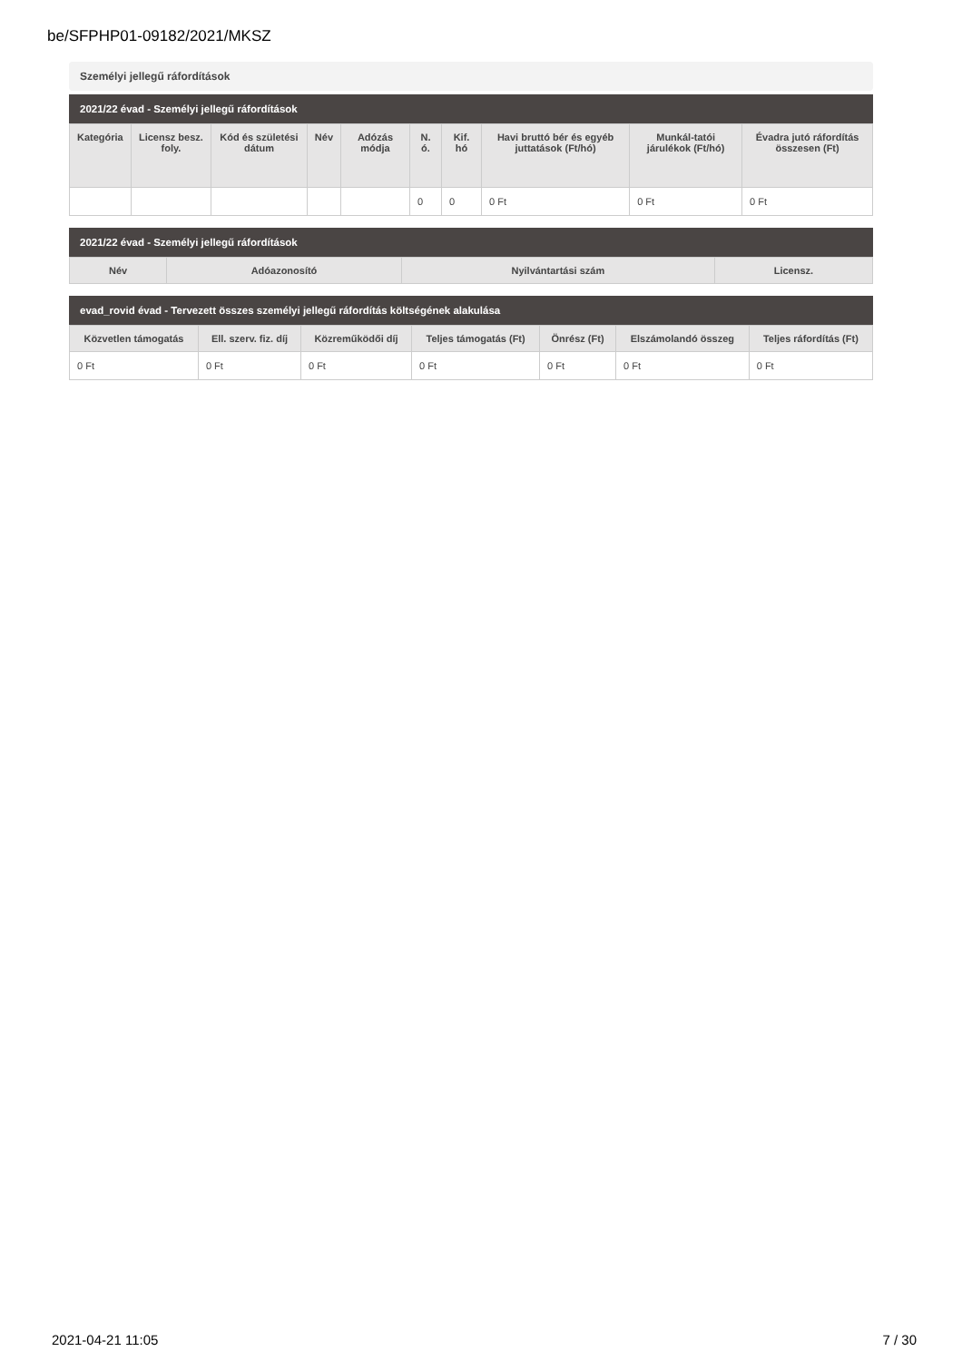be/SFPHP01-09182/2021/MKSZ
Személyi jellegű ráfordítások
2021/22 évad - Személyi jellegű ráfordítások
| Kategória | Licensz besz. foly. | Kód és születési dátum | Név | Adózás módja | N. ó. | Kif. hó | Havi bruttó bér és egyéb juttatások (Ft/hó) | Munkál-tatói járulékok (Ft/hó) | Évadra jutó ráfordítás összesen (Ft) |
| --- | --- | --- | --- | --- | --- | --- | --- | --- | --- |
| | | | | | 0 | 0 | 0 Ft | 0 Ft | 0 Ft |
2021/22 évad - Személyi jellegű ráfordítások
| Név | Adóazonosító | Nyilvántartási szám | Licensz. |
| --- | --- | --- | --- |
evad_rovid évad - Tervezett összes személyi jellegű ráfordítás költségének alakulása
| Közvetlen támogatás | Ell. szerv. fiz. díj | Közreműködői díj | Teljes támogatás (Ft) | Önrész (Ft) | Elszámolandó összeg | Teljes ráfordítás (Ft) |
| --- | --- | --- | --- | --- | --- | --- |
| 0 Ft | 0 Ft | 0 Ft | 0 Ft | 0 Ft | 0 Ft | 0 Ft |
2021-04-21 11:05 7 / 30